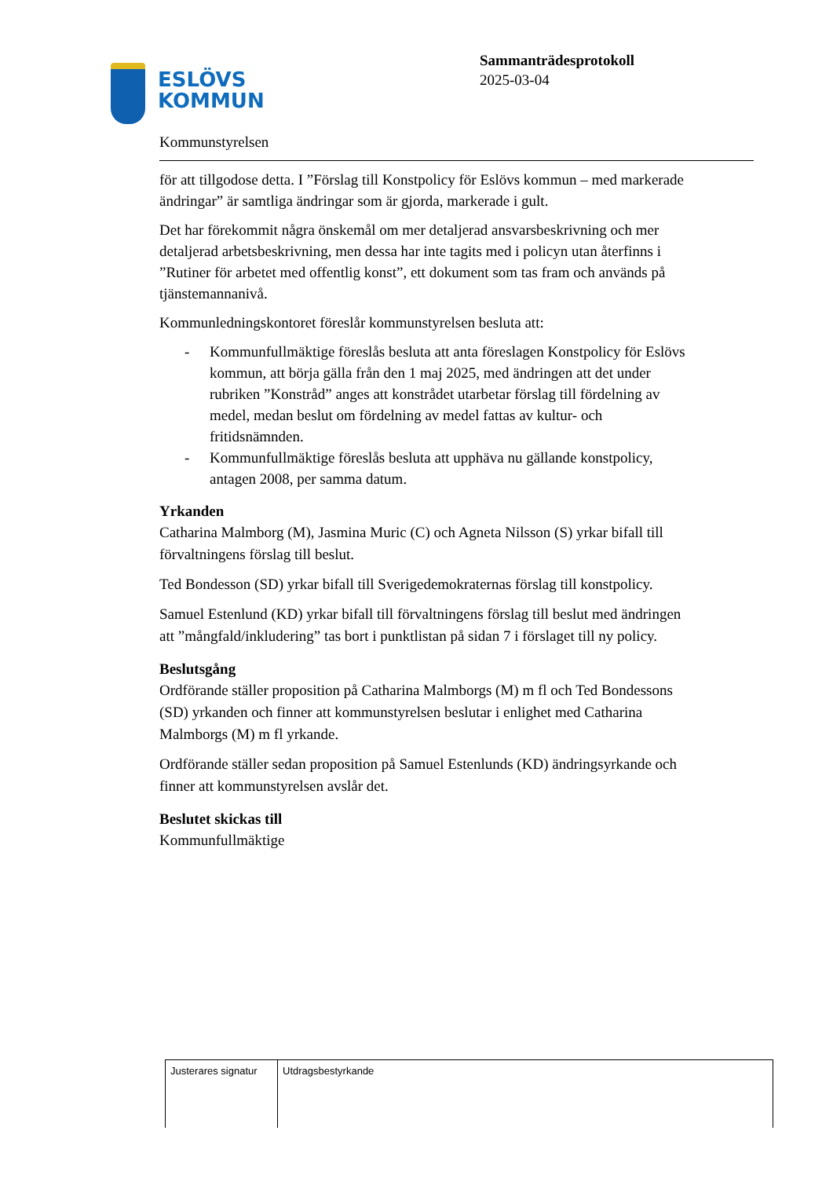ESLÖVS
KOMMUN
Sammanträdesprotokoll
2025-03-04
Kommunstyrelsen
för att tillgodose detta. I ”Förslag till Konstpolicy för Eslövs kommun – med markerade ändringar” är samtliga ändringar som är gjorda, markerade i gult.
Det har förekommit några önskemål om mer detaljerad ansvarsbeskrivning och mer detaljerad arbetsbeskrivning, men dessa har inte tagits med i policyn utan återfinns i ”Rutiner för arbetet med offentlig konst”, ett dokument som tas fram och används på tjänstemannanivå.
Kommunledningskontoret föreslår kommunstyrelsen besluta att:
- Kommunfullmäktige föreslås besluta att anta föreslagen Konstpolicy för Eslövs kommun, att börja gälla från den 1 maj 2025, med ändringen att det under rubriken ”Konstråd” anges att konstrådet utarbetar förslag till fördelning av medel, medan beslut om fördelning av medel fattas av kultur- och fritidsnämnden.
- Kommunfullmäktige föreslås besluta att upphäva nu gällande konstpolicy, antagen 2008, per samma datum.
Yrkanden
Catharina Malmborg (M), Jasmina Muric (C) och Agneta Nilsson (S) yrkar bifall till förvaltningens förslag till beslut.
Ted Bondesson (SD) yrkar bifall till Sverigedemokraternas förslag till konstpolicy.
Samuel Estenlund (KD) yrkar bifall till förvaltningens förslag till beslut med ändringen att ”mångfald/inkludering” tas bort i punktlistan på sidan 7 i förslaget till ny policy.
Beslutsgång
Ordförande ställer proposition på Catharina Malmborgs (M) m fl och Ted Bondessons (SD) yrkanden och finner att kommunstyrelsen beslutar i enlighet med Catharina Malmborgs (M) m fl yrkande.
Ordförande ställer sedan proposition på Samuel Estenlunds (KD) ändringsyrkande och finner att kommunstyrelsen avslår det.
Beslutet skickas till
Kommunfullmäktige
| Justerares signatur | Utdragsbestyrkande |